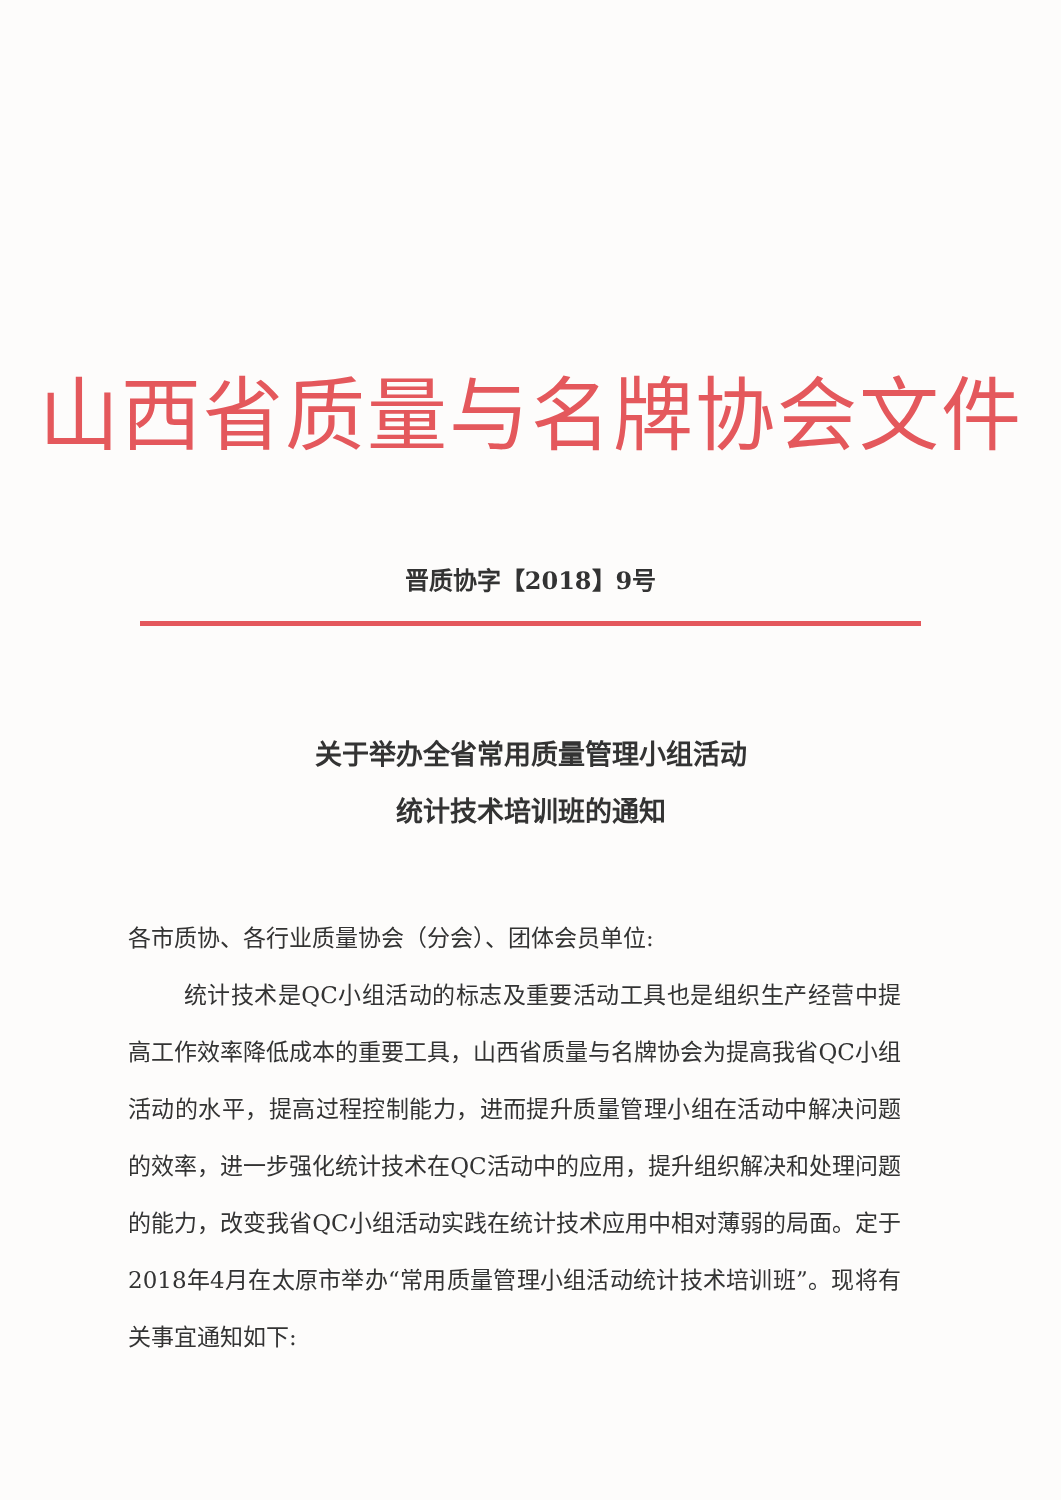山西省质量与名牌协会文件
晋质协字【2018】9号
关于举办全省常用质量管理小组活动
统计技术培训班的通知
各市质协、各行业质量协会（分会）、团体会员单位:
统计技术是QC小组活动的标志及重要活动工具也是组织生产经营中提高工作效率降低成本的重要工具，山西省质量与名牌协会为提高我省QC小组活动的水平，提高过程控制能力，进而提升质量管理小组在活动中解决问题的效率，进一步强化统计技术在QC活动中的应用，提升组织解决和处理问题的能力，改变我省QC小组活动实践在统计技术应用中相对薄弱的局面。定于2018年4月在太原市举办“常用质量管理小组活动统计技术培训班”。现将有关事宜通知如下: